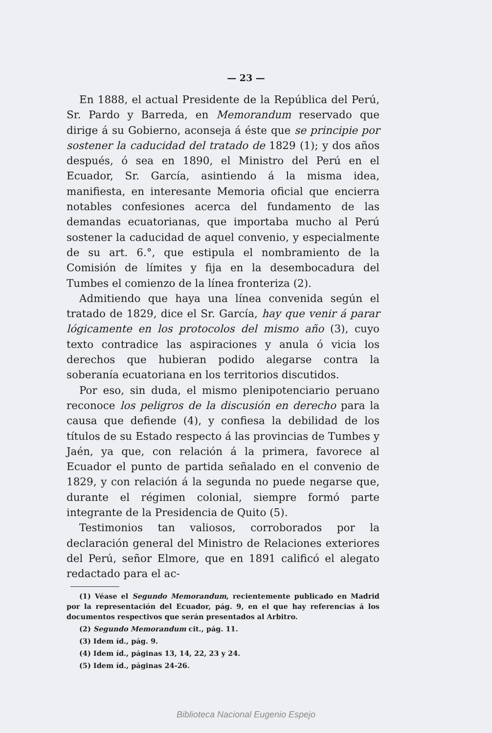— 23 —
En 1888, el actual Presidente de la República del Perú, Sr. Pardo y Barreda, en Memorandum reservado que dirige á su Gobierno, aconseja á éste que se principie por sostener la caducidad del tratado de 1829 (1); y dos años después, ó sea en 1890, el Ministro del Perú en el Ecuador, Sr. García, asintiendo á la misma idea, manifiesta, en interesante Memoria oficial que encierra notables confesiones acerca del fundamento de las demandas ecuatorianas, que importaba mucho al Perú sostener la caducidad de aquel convenio, y especialmente de su art. 6.°, que estipula el nombramiento de la Comisión de límites y fija en la desembocadura del Tumbes el comienzo de la línea fronteriza (2).
Admitiendo que haya una línea convenida según el tratado de 1829, dice el Sr. García, hay que venir á parar lógicamente en los protocolos del mismo año (3), cuyo texto contradice las aspiraciones y anula ó vicia los derechos que hubieran podido alegarse contra la soberanía ecuatoriana en los territorios discutidos.
Por eso, sin duda, el mismo plenipotenciario peruano reconoce los peligros de la discusión en derecho para la causa que defiende (4), y confiesa la debilidad de los títulos de su Estado respecto á las provincias de Tumbes y Jaén, ya que, con relación á la primera, favorece al Ecuador el punto de partida señalado en el convenio de 1829, y con relación á la segunda no puede negarse que, durante el régimen colonial, siempre formó parte integrante de la Presidencia de Quito (5).
Testimonios tan valiosos, corroborados por la declaración general del Ministro de Relaciones exteriores del Perú, señor Elmore, que en 1891 calificó el alegato redactado para el ac-
(1) Véase el Segundo Memorandum, recientemente publicado en Madrid por la representación del Ecuador, pág. 9, en el que hay referencias á los documentos respectivos que serán presentados al Arbitro.
(2) Segundo Memorandum cit., pág. 11.
(3) Idem íd., pág. 9.
(4) Idem íd., páginas 13, 14, 22, 23 y 24.
(5) Idem íd., páginas 24-26.
Biblioteca Nacional Eugenio Espejo